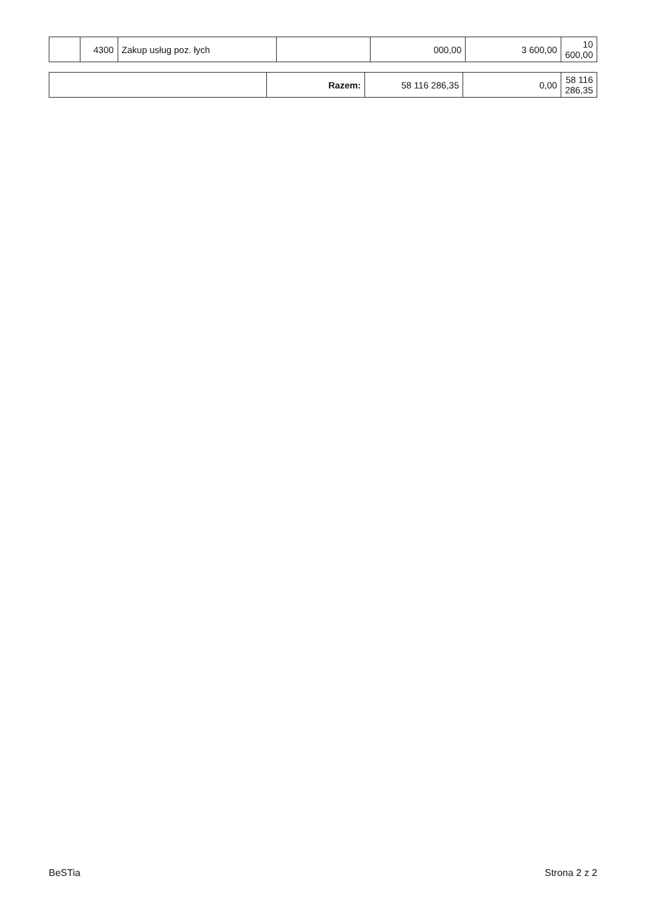| | 4300 | Zakup usług poz. łych | | 000,00 | 3 600,00 | 10 600,00 |
| | Razem: | 58 116 286,35 | 0,00 | 58 116 286,35 |
BeSTia Strona 2 z 2